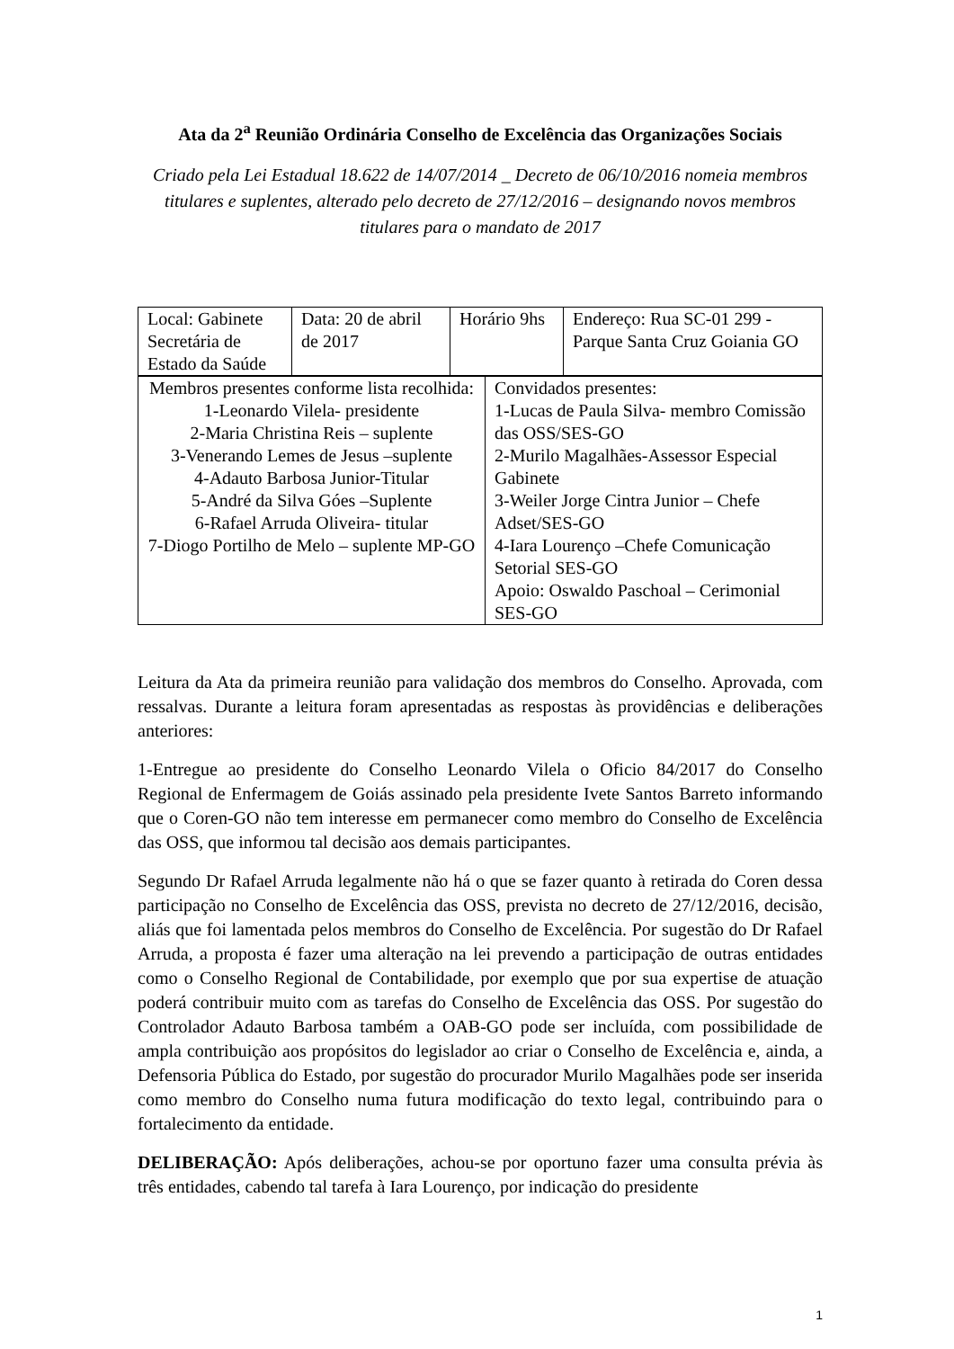Ata da 2<sup>a</sup> Reunião Ordinária Conselho de Excelência das Organizações Sociais
Criado pela Lei Estadual 18.622 de 14/07/2014 _ Decreto de 06/10/2016 nomeia membros titulares e suplentes, alterado pelo decreto de 27/12/2016 – designando novos membros titulares para o mandato de 2017
| Local: Gabinete Secretária de Estado da Saúde | Data: 20 de abril de 2017 | Horário 9hs | Endereço: Rua SC-01 299 - Parque Santa Cruz Goiania GO |
| Membros presentes conforme lista recolhida: 1-Leonardo Vilela- presidente 2-Maria Christina Reis – suplente 3-Venerando Lemes de Jesus –suplente 4-Adauto Barbosa Junior-Titular 5-André da Silva Góes –Suplente 6-Rafael Arruda Oliveira- titular 7-Diogo Portilho de Melo – suplente MP-GO | Convidados presentes: 1-Lucas de Paula Silva- membro Comissão das OSS/SES-GO 2-Murilo Magalhães-Assessor Especial Gabinete 3-Weiler Jorge Cintra Junior – Chefe Adset/SES-GO 4-Iara Lourenço –Chefe Comunicação Setorial SES-GO Apoio: Oswaldo Paschoal – Cerimonial SES-GO |
Leitura da Ata da primeira reunião para validação dos membros do Conselho. Aprovada, com ressalvas. Durante a leitura foram apresentadas as respostas às providências e deliberações anteriores:
1-Entregue ao presidente do Conselho Leonardo Vilela o Oficio 84/2017 do Conselho Regional de Enfermagem de Goiás assinado pela presidente Ivete Santos Barreto informando que o Coren-GO não tem interesse em permanecer como membro do Conselho de Excelência das OSS, que informou tal decisão aos demais participantes.
Segundo Dr Rafael Arruda legalmente não há o que se fazer quanto à retirada do Coren dessa participação no Conselho de Excelência das OSS, prevista no decreto de 27/12/2016, decisão, aliás que foi lamentada pelos membros do Conselho de Excelência. Por sugestão do Dr Rafael Arruda, a proposta é fazer uma alteração na lei prevendo a participação de outras entidades como o Conselho Regional de Contabilidade, por exemplo que por sua expertise de atuação poderá contribuir muito com as tarefas do Conselho de Excelência das OSS. Por sugestão do Controlador Adauto Barbosa também a OAB-GO pode ser incluída, com possibilidade de ampla contribuição aos propósitos do legislador ao criar o Conselho de Excelência e, ainda, a Defensoria Pública do Estado, por sugestão do procurador Murilo Magalhães pode ser inserida como membro do Conselho numa futura modificação do texto legal, contribuindo para o fortalecimento da entidade.
DELIBERAÇÃO: Após deliberações, achou-se por oportuno fazer uma consulta prévia às três entidades, cabendo tal tarefa à Iara Lourenço, por indicação do presidente
1